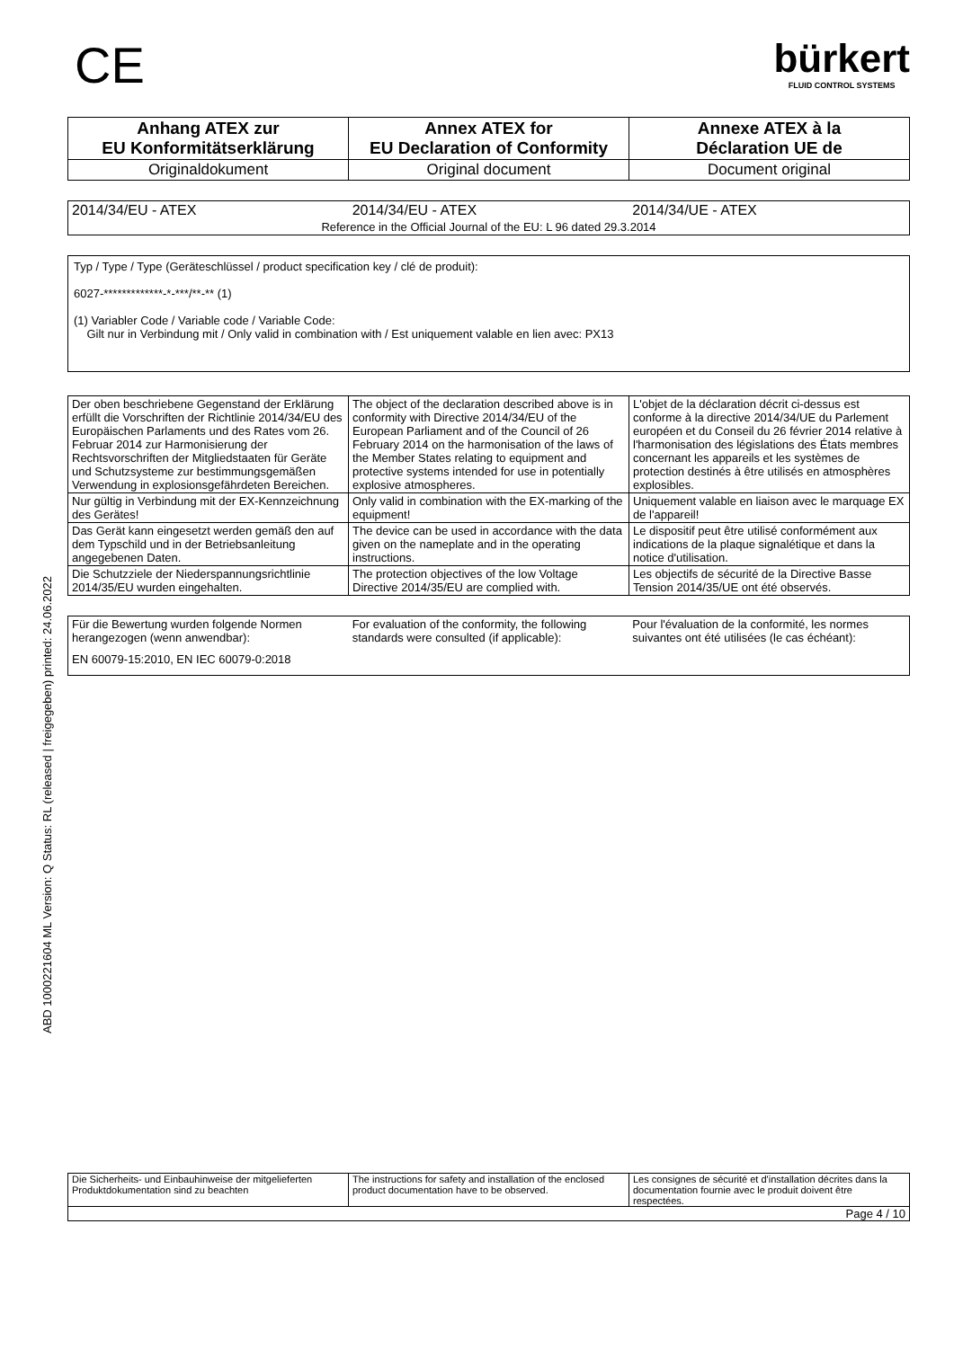ABD 1000221604 ML Version: Q Status: RL (released | freigegeben) printed: 24.06.2022
CE
bürkert
FLUID CONTROL SYSTEMS
| Anhang ATEX zur EU Konformitätserklärung | Annex ATEX for EU Declaration of Conformity | Annexe ATEX à la Déclaration UE de |
| --- | --- | --- |
| Originaldokument | Original document | Document original |
| 2014/34/EU - ATEX | 2014/34/EU - ATEX | 2014/34/UE - ATEX |
| Reference in the Official Journal of the EU: L 96 dated 29.3.2014 | | |
Typ / Type / Type (Geräteschlüssel / product specification key / clé de produit):
6027-*************-*-***/**-** (1)
(1) Variabler Code / Variable code / Variable Code:
Gilt nur in Verbindung mit / Only valid in combination with / Est uniquement valable en lien avec: PX13
| Der oben beschriebene Gegenstand der Erklärung erfüllt die Vorschriften der Richtlinie 2014/34/EU des Europäischen Parlaments und des Rates vom 26. Februar 2014 zur Harmonisierung der Rechtsvorschriften der Mitgliedstaaten für Geräte und Schutzsysteme zur bestimmungsgemäßen Verwendung in explosionsgefährdeten Bereichen. | The object of the declaration described above is in conformity with Directive 2014/34/EU of the European Parliament and of the Council of 26 February 2014 on the harmonisation of the laws of the Member States relating to equipment and protective systems intended for use in potentially explosive atmospheres. | L'objet de la déclaration décrit ci-dessus est conforme à la directive 2014/34/UE du Parlement européen et du Conseil du 26 février 2014 relative à l'harmonisation des législations des États membres concernant les appareils et les systèmes de protection destinés à être utilisés en atmosphères explosibles. |
| Nur gültig in Verbindung mit der EX-Kennzeichnung des Gerätes! | Only valid in combination with the EX-marking of the equipment! | Uniquement valable en liaison avec le marquage EX de l'appareil! |
| Das Gerät kann eingesetzt werden gemäß den auf dem Typschild und in der Betriebsanleitung angegebenen Daten. | The device can be used in accordance with the data given on the nameplate and in the operating instructions. | Le dispositif peut être utilisé conformément aux indications de la plaque signalétique et dans la notice d'utilisation. |
| Die Schutzziele der Niederspannungsrichtlinie 2014/35/EU wurden eingehalten. | The protection objectives of the low Voltage Directive 2014/35/EU are complied with. | Les objectifs de sécurité de la Directive Basse Tension 2014/35/UE ont été observés. |
| Für die Bewertung wurden folgende Normen herangezogen (wenn anwendbar): | For evaluation of the conformity, the following standards were consulted (if applicable): | Pour l'évaluation de la conformité, les normes suivantes ont été utilisées (le cas échéant): |
| EN 60079-15:2010, EN IEC 60079-0:2018 | | |
| Die Sicherheits- und Einbauhinweise der mitgelieferten Produktdokumentation sind zu beachten | The instructions for safety and installation of the enclosed product documentation have to be observed. | Les consignes de sécurité et d'installation décrites dans la documentation fournie avec le produit doivent être respectées. |
| Page 4 / 10 | | |